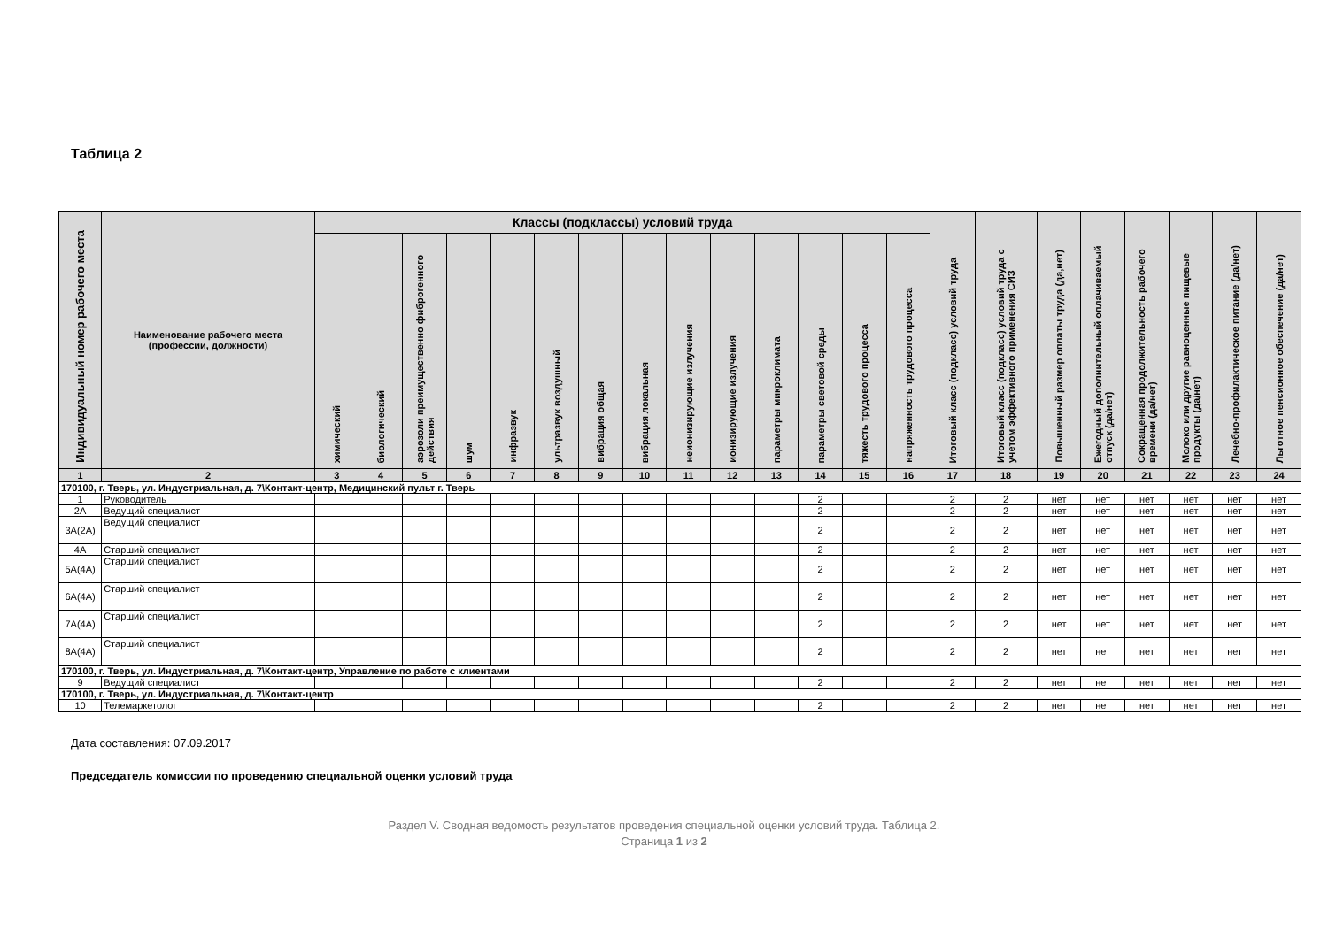Таблица 2
| Индивидуальный номер рабочего места | Наименование рабочего места (профессии, должности) | Классы (подклассы) условий труда | | | | | | | | | | | | | | Итоговый класс (подкласс) условий труда | Итоговый класс (подкласс) условий труда с учетом эффективного применения СИЗ | Повышенный размер оплаты труда (да,нет) | Ежегодный дополнительный оплачиваемый отпуск (да/нет) | Сокращенная продолжительность рабочего времени (да/нет) | Молоко или другие равноценные пищевые продукты (да/нет) | Лечебно-профилактическое питание (да/нет) | Льготное пенсионное обеспечение (да/нет) |
| --- | --- | --- | --- | --- | --- | --- | --- | --- | --- | --- | --- | --- | --- | --- | --- | --- | --- | --- | --- | --- | --- | --- | --- |
| | | химический | биологический | аэрозоли преимущественно фиброгенного действия | шум | инфразвук | ультразвук воздушный | вибрация общая | вибрация локальная | неионизирующие излучения | ионизирующие излучения | параметры микроклимата | параметры световой среды | тяжесть трудового процесса | напряженность трудового процесса | | | | | | | | |
| 1 | 2 | 3 | 4 | 5 | 6 | 7 | 8 | 9 | 10 | 11 | 12 | 13 | 14 | 15 | 16 | 17 | 18 | 19 | 20 | 21 | 22 | 23 | 24 |
| 170100, г. Тверь, ул. Индустриальная, д. 7\Контакт-центр, Медицинский пульт г. Тверь | | | | | | | | | | | | | | | | | | | | | | | |
| 1 | Руководитель | | | | | | | | | | | | 2 | | | 2 | 2 | нет | нет | нет | нет | нет | нет |
| 2А | Ведущий специалист | | | | | | | | | | | | 2 | | | 2 | 2 | нет | нет | нет | нет | нет | нет |
| 3А(2А) | Ведущий специалист | | | | | | | | | | | | 2 | | | 2 | 2 | нет | нет | нет | нет | нет | нет |
| 4А | Старший специалист | | | | | | | | | | | | 2 | | | 2 | 2 | нет | нет | нет | нет | нет | нет |
| 5А(4А) | Старший специалист | | | | | | | | | | | | 2 | | | 2 | 2 | нет | нет | нет | нет | нет | нет |
| 6А(4А) | Старший специалист | | | | | | | | | | | | 2 | | | 2 | 2 | нет | нет | нет | нет | нет | нет |
| 7А(4А) | Старший специалист | | | | | | | | | | | | 2 | | | 2 | 2 | нет | нет | нет | нет | нет | нет |
| 8А(4А) | Старший специалист | | | | | | | | | | | | 2 | | | 2 | 2 | нет | нет | нет | нет | нет | нет |
| 170100, г. Тверь, ул. Индустриальная, д. 7\Контакт-центр, Управление по работе с клиентами | | | | | | | | | | | | | | | | | | | | | | | |
| 9 | Ведущий специалист | | | | | | | | | | | | 2 | | | 2 | 2 | нет | нет | нет | нет | нет | нет |
| 170100, г. Тверь, ул. Индустриальная, д. 7\Контакт-центр | | | | | | | | | | | | | | | | | | | | | | | |
| 10 | Телемаркетолог | | | | | | | | | | | | 2 | | | 2 | 2 | нет | нет | нет | нет | нет | нет |
Дата составления: 07.09.2017
Председатель комиссии по проведению специальной оценки условий труда
Раздел V. Сводная ведомость результатов проведения специальной оценки условий труда. Таблица 2.
Страница 1 из 2